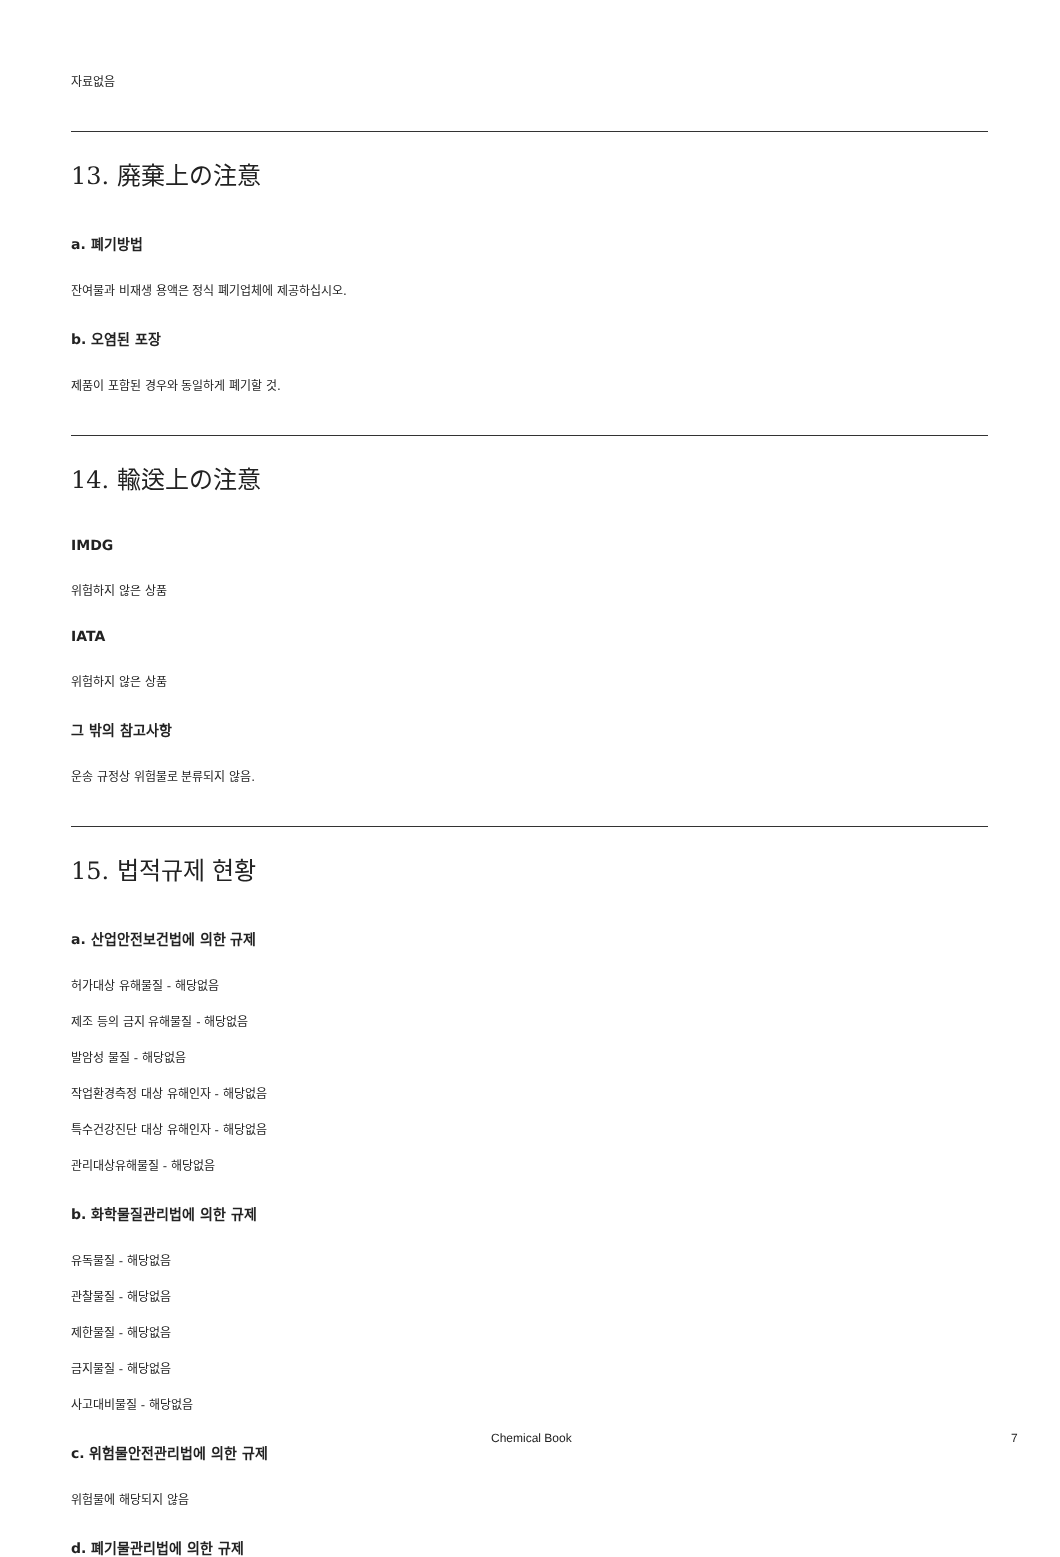자료없음
13. 廃棄上の注意
a. 폐기방법
잔여물과 비재생 용액은 정식 폐기업체에 제공하십시오.
b. 오염된 포장
제품이 포함된 경우와 동일하게 폐기할 것.
14. 輸送上の注意
IMDG
위험하지 않은 상품
IATA
위험하지 않은 상품
그 밖의 참고사항
운송 규정상 위험물로 분류되지 않음.
15. 법적규제 현황
a. 산업안전보건법에 의한 규제
허가대상 유해물질 - 해당없음
제조 등의 금지 유해물질 - 해당없음
발암성 물질 - 해당없음
작업환경측정 대상 유해인자 - 해당없음
특수건강진단 대상 유해인자 - 해당없음
관리대상유해물질 - 해당없음
b. 화학물질관리법에 의한 규제
유독물질 - 해당없음
관찰물질 - 해당없음
제한물질 - 해당없음
금지물질 - 해당없음
사고대비물질 - 해당없음
c. 위험물안전관리법에 의한 규제
위험물에 해당되지 않음
d. 폐기물관리법에 의한 규제
Chemical Book 7